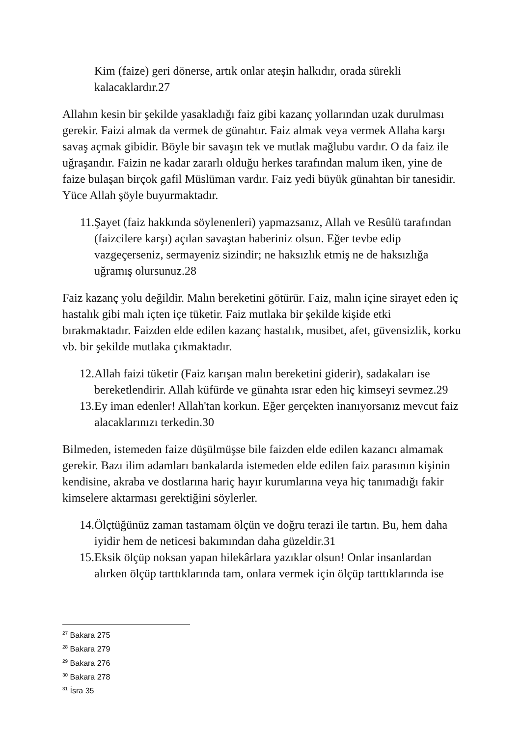Kim (faize) geri dönerse, artık onlar ateşin halkıdır, orada sürekli kalacaklardır.27
Allahın kesin bir şekilde yasakladığı faiz gibi kazanç yollarından uzak durulması gerekir. Faizi almak da vermek de günahtır. Faiz almak veya vermek Allaha karşı savaş açmak gibidir. Böyle bir savaşın tek ve mutlak mağlubu vardır. O da faiz ile uğraşandır. Faizin ne kadar zararlı olduğu herkes tarafından malum iken, yine de faize bulaşan birçok gafil Müslüman vardır. Faiz yedi büyük günahtan bir tanesidir. Yüce Allah şöyle buyurmaktadır.
11. Şayet (faiz hakkında söylenenleri) yapmazsanız, Allah ve Resûlü tarafından (faizcilere karşı) açılan savaştan haberiniz olsun. Eğer tevbe edip vazgeçerseniz, sermayeniz sizindir; ne haksızlık etmiş ne de haksızlığa uğramış olursunuz.28
Faiz kazanç yolu değildir. Malın bereketini götürür. Faiz, malın içine sirayet eden iç hastalık gibi malı içten içe tüketir. Faiz mutlaka bir şekilde kişide etki bırakmaktadır. Faizden elde edilen kazanç hastalık, musibet, afet, güvensizlik, korku vb. bir şekilde mutlaka çıkmaktadır.
12. Allah faizi tüketir (Faiz karışan malın bereketini giderir), sadakaları ise bereketlendirir. Allah küfürde ve günahta ısrar eden hiç kimseyi sevmez.29
13. Ey iman edenler! Allah'tan korkun. Eğer gerçekten inanıyorsanız mevcut faiz alacaklarınızı terkedin.30
Bilmeden, istemeden faize düşülmüşse bile faizden elde edilen kazancı almamak gerekir. Bazı ilim adamları bankalarda istemeden elde edilen faiz parasının kişinin kendisine, akraba ve dostlarına hariç hayır kurumlarına veya hiç tanımadığı fakir kimselere aktarması gerektiğini söylerler.
14. Ölçtüğünüz zaman tastamam ölçün ve doğru terazi ile tartın. Bu, hem daha iyidir hem de neticesi bakımından daha güzeldir.31
15. Eksik ölçüp noksan yapan hilekârlara yazıklar olsun! Onlar insanlardan alırken ölçüp tarttıklarında tam, onlara vermek için ölçüp tarttıklarında ise
<sup>27</sup> Bakara 275
<sup>28</sup> Bakara 279
<sup>29</sup> Bakara 276
<sup>30</sup> Bakara 278
<sup>31</sup> İsra 35